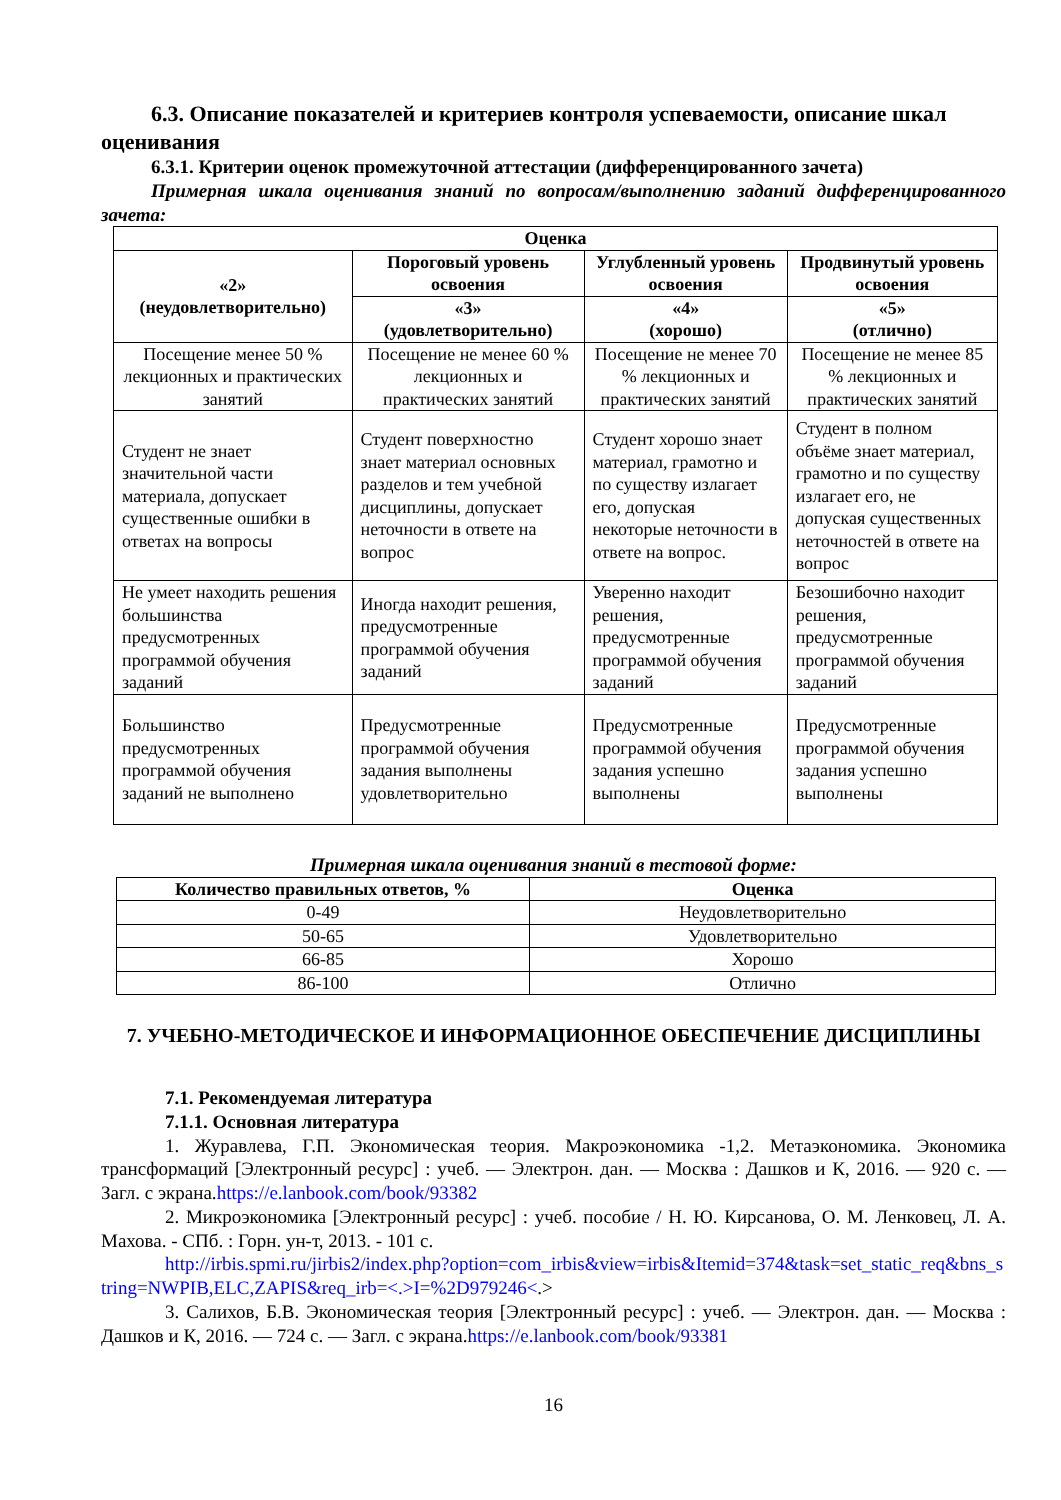6.3. Описание показателей и критериев контроля успеваемости, описание шкал оценивания
6.3.1. Критерии оценок промежуточной аттестации (дифференцированного зачета)
Примерная шкала оценивания знаний по вопросам/выполнению заданий дифференцированного зачета:
| Оценка | | | |
| --- | --- | --- | --- |
| «2» (неудовлетворительно) | Пороговый уровень освоения | Углубленный уровень освоения | Продвинутый уровень освоения |
| | «3» (удовлетворительно) | «4» (хорошо) | «5» (отлично) |
| Посещение менее 50 % лекционных и практических занятий | Посещение не менее 60 % лекционных и практических занятий | Посещение не менее 70 % лекционных и практических занятий | Посещение не менее 85 % лекционных и практических занятий |
| Студент не знает значительной части материала, допускает существенные ошибки в ответах на вопросы | Студент поверхностно знает материал основных разделов и тем учебной дисциплины, допускает неточности в ответе на вопрос | Студент хорошо знает материал, грамотно и по существу излагает его, допуская некоторые неточности в ответе на вопрос. | Студент в полном объёме знает материал, грамотно и по существу излагает его, не допуская существенных неточностей в ответе на вопрос |
| Не умеет находить решения большинства предусмотренных программой обучения заданий | Иногда находит решения, предусмотренные программой обучения заданий | Уверенно находит решения, предусмотренные программой обучения заданий | Безошибочно находит решения, предусмотренные программой обучения заданий |
| Большинство предусмотренных программой обучения заданий не выполнено | Предусмотренные программой обучения задания выполнены удовлетворительно | Предусмотренные программой обучения задания успешно выполнены | Предусмотренные программой обучения задания успешно выполнены |
Примерная шкала оценивания знаний в тестовой форме:
| Количество правильных ответов, % | Оценка |
| --- | --- |
| 0-49 | Неудовлетворительно |
| 50-65 | Удовлетворительно |
| 66-85 | Хорошо |
| 86-100 | Отлично |
7. УЧЕБНО-МЕТОДИЧЕСКОЕ И ИНФОРМАЦИОННОЕ ОБЕСПЕЧЕНИЕ ДИСЦИПЛИНЫ
7.1. Рекомендуемая литература
7.1.1. Основная литература
1. Журавлева, Г.П. Экономическая теория. Макроэкономика -1,2. Метаэкономика. Экономика трансформаций [Электронный ресурс] : учеб. — Электрон. дан. — Москва : Дашков и К, 2016. — 920 с. — Загл. с экрана.https://e.lanbook.com/book/93382
2. Микроэкономика [Электронный ресурс] : учеб. пособие / Н. Ю. Кирсанова, О. М. Ленковец, Л. А. Махова. - СПб. : Горн. ун-т, 2013. - 101 с.
http://irbis.spmi.ru/jirbis2/index.php?option=com_irbis&view=irbis&Itemid=374&task=set_static_req&bns_string=NWPIB,ELC,ZAPIS&req_irb=<.>I=%2D979246<.>
3. Салихов, Б.В. Экономическая теория [Электронный ресурс] : учеб. — Электрон. дан. — Москва : Дашков и К, 2016. — 724 с. — Загл. с экрана.https://e.lanbook.com/book/93381
16